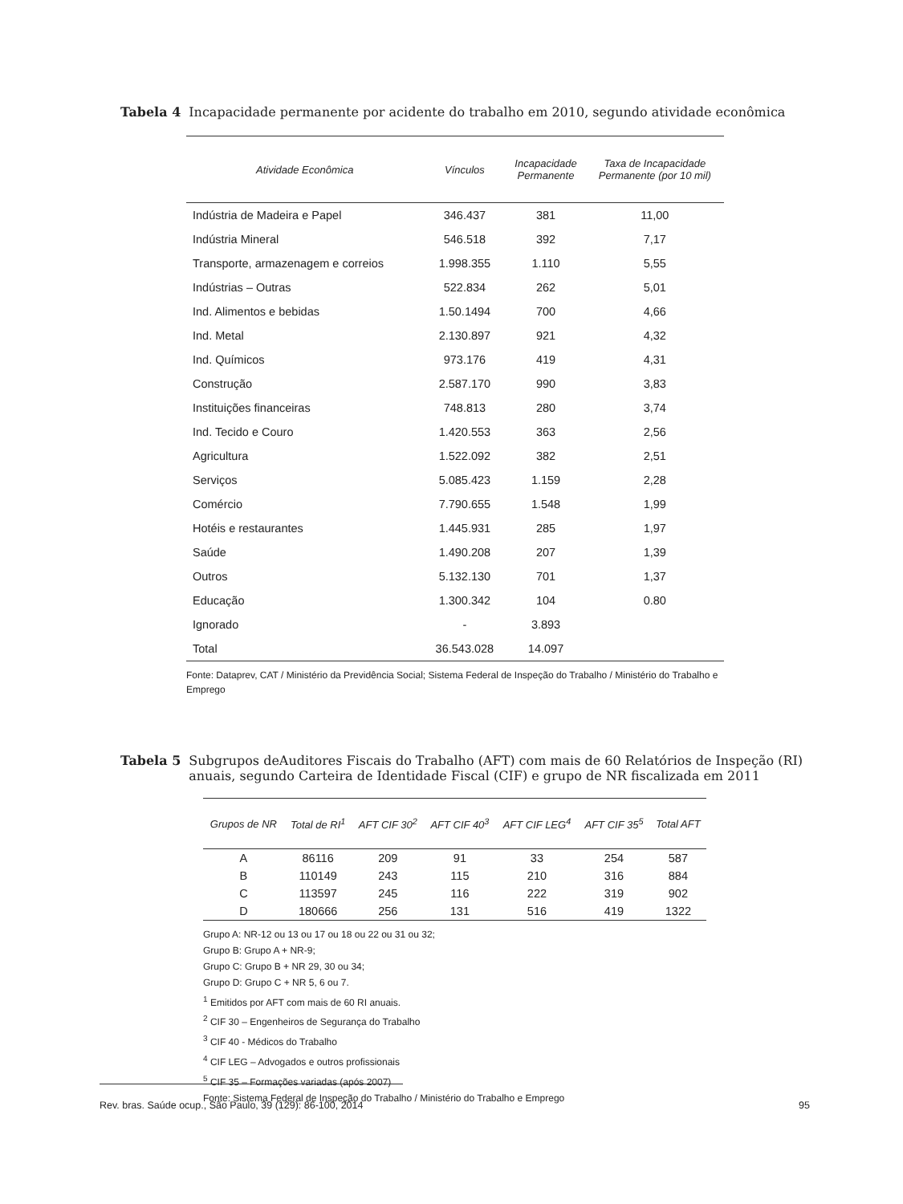Tabela 4 Incapacidade permanente por acidente do trabalho em 2010, segundo atividade econômica
| Atividade Econômica | Vínculos | Incapacidade Permanente | Taxa de Incapacidade Permanente (por 10 mil) |
| --- | --- | --- | --- |
| Indústria de Madeira e Papel | 346.437 | 381 | 11,00 |
| Indústria Mineral | 546.518 | 392 | 7,17 |
| Transporte, armazenagem e correios | 1.998.355 | 1.110 | 5,55 |
| Indústrias – Outras | 522.834 | 262 | 5,01 |
| Ind. Alimentos e bebidas | 1.50.1494 | 700 | 4,66 |
| Ind. Metal | 2.130.897 | 921 | 4,32 |
| Ind. Químicos | 973.176 | 419 | 4,31 |
| Construção | 2.587.170 | 990 | 3,83 |
| Instituições financeiras | 748.813 | 280 | 3,74 |
| Ind. Tecido e Couro | 1.420.553 | 363 | 2,56 |
| Agricultura | 1.522.092 | 382 | 2,51 |
| Serviços | 5.085.423 | 1.159 | 2,28 |
| Comércio | 7.790.655 | 1.548 | 1,99 |
| Hotéis e restaurantes | 1.445.931 | 285 | 1,97 |
| Saúde | 1.490.208 | 207 | 1,39 |
| Outros | 5.132.130 | 701 | 1,37 |
| Educação | 1.300.342 | 104 | 0.80 |
| Ignorado | - | 3.893 | |
| Total | 36.543.028 | 14.097 | |
Fonte: Dataprev, CAT / Ministério da Previdência Social; Sistema Federal de Inspeção do Trabalho / Ministério do Trabalho e Emprego
Tabela 5 Subgrupos deAuditores Fiscais do Trabalho (AFT) com mais de 60 Relatórios de Inspeção (RI) anuais, segundo Carteira de Identidade Fiscal (CIF) e grupo de NR fiscalizada em 2011
| Grupos de NR | Total de RI<sup>1</sup> | AFT CIF 30<sup>2</sup> | AFT CIF 40<sup>3</sup> | AFT CIF LEG<sup>4</sup> | AFT CIF 35<sup>5</sup> | Total AFT |
| --- | --- | --- | --- | --- | --- | --- |
| A | 86116 | 209 | 91 | 33 | 254 | 587 |
| B | 110149 | 243 | 115 | 210 | 316 | 884 |
| C | 113597 | 245 | 116 | 222 | 319 | 902 |
| D | 180666 | 256 | 131 | 516 | 419 | 1322 |
Grupo A: NR-12 ou 13 ou 17 ou 18 ou 22 ou 31 ou 32;
Grupo B: Grupo A + NR-9;
Grupo C: Grupo B + NR 29, 30 ou 34;
Grupo D: Grupo C + NR 5, 6 ou 7.
<sup>1</sup> Emitidos por AFT com mais de 60 RI anuais.
<sup>2</sup> CIF 30 – Engenheiros de Segurança do Trabalho
<sup>3</sup> CIF 40 - Médicos do Trabalho
<sup>4</sup> CIF LEG – Advogados e outros profissionais
<sup>5</sup> CIF 35 – Formações variadas (após 2007)
Fonte: Sistema Federal de Inspeção do Trabalho / Ministério do Trabalho e Emprego
Rev. bras. Saúde ocup., São Paulo, 39 (129): 86-100, 2014 95